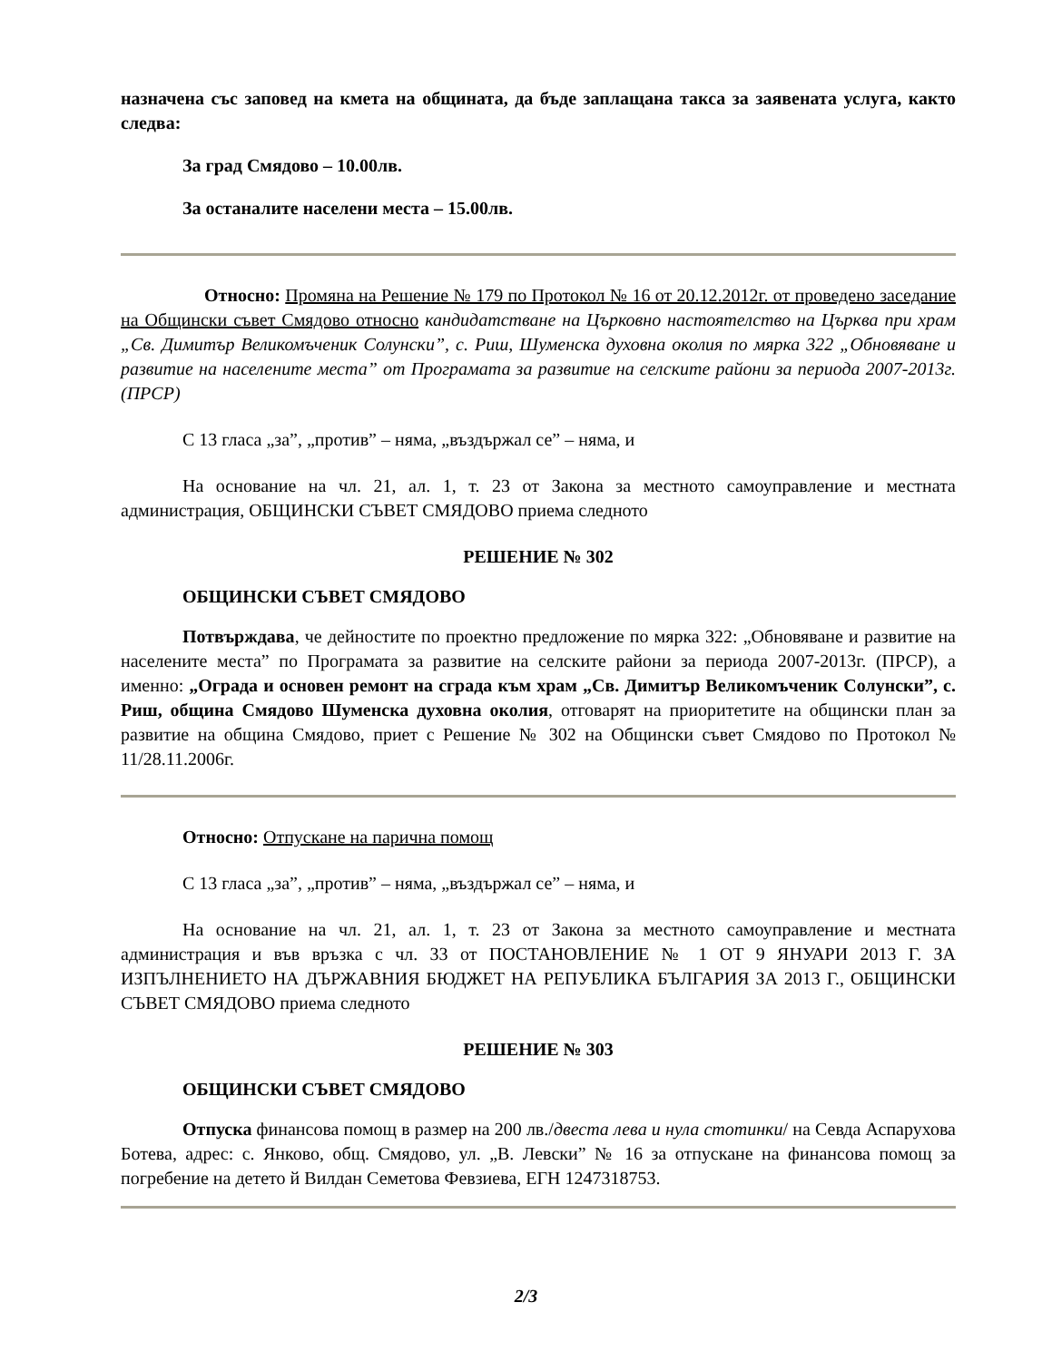назначена със заповед на кмета на общината, да бъде заплащана такса за заявената услуга, както следва:
За град Смядово – 10.00лв.
За останалите населени места – 15.00лв.
Относно: Промяна на Решение № 179 по Протокол № 16 от 20.12.2012г. от проведено заседание на Общински съвет Смядово относно кандидатстване на Църковно настоятелство на Църква при храм „Св. Димитър Великомъченик Солунски”, с. Риш, Шуменска духовна околия по мярка 322 „Обновяване и развитие на населените места” от Програмата за развитие на селските райони за периода 2007-2013г. (ПРСР)
С 13 гласа „за”, „против” – няма, „въздържал се” – няма, и
На основание на чл. 21, ал. 1, т. 23 от Закона за местното самоуправление и местната администрация, ОБЩИНСКИ СЪВЕТ СМЯДОВО приема следното
РЕШЕНИЕ № 302
ОБЩИНСКИ СЪВЕТ СМЯДОВО
Потвърждава, че дейностите по проектно предложение по мярка 322: „Обновяване и развитие на населените места” по Програмата за развитие на селските райони за периода 2007-2013г. (ПРСР), а именно: „Ограда и основен ремонт на сграда към храм „Св. Димитър Великомъченик Солунски”, с. Риш, община Смядово Шуменска духовна околия, отговарят на приоритетите на общински план за развитие на община Смядово, приет с Решение № 302 на Общински съвет Смядово по Протокол № 11/28.11.2006г.
Относно: Отпускане на парична помощ
С 13 гласа „за”, „против” – няма, „въздържал се” – няма, и
На основание на чл. 21, ал. 1, т. 23 от Закона за местното самоуправление и местната администрация и във връзка с чл. 33 от ПОСТАНОВЛЕНИЕ № 1 ОТ 9 ЯНУАРИ 2013 Г. ЗА ИЗПЪЛНЕНИЕТО НА ДЪРЖАВНИЯ БЮДЖЕТ НА РЕПУБЛИКА БЪЛГАРИЯ ЗА 2013 Г., ОБЩИНСКИ СЪВЕТ СМЯДОВО приема следното
РЕШЕНИЕ № 303
ОБЩИНСКИ СЪВЕТ СМЯДОВО
Отпуска финансова помощ в размер на 200 лв./двеста лева и нула стотинки/ на Севда Аспарухова Ботева, адрес: с. Янково, общ. Смядово, ул. „В. Левски” № 16 за отпускане на финансова помощ за погребение на детето й Вилдан Семетова Февзиева, ЕГН 1247318753.
2/3